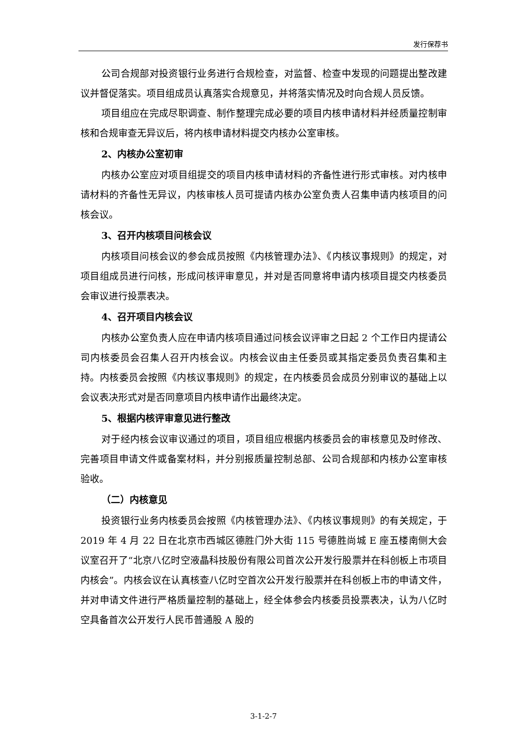发行保荐书
公司合规部对投资银行业务进行合规检查，对监督、检查中发现的问题提出整改建议并督促落实。项目组成员认真落实合规意见，并将落实情况及时向合规人员反馈。
项目组应在完成尽职调查、制作整理完成必要的项目内核申请材料并经质量控制审核和合规审查无异议后，将内核申请材料提交内核办公室审核。
2、内核办公室初审
内核办公室应对项目组提交的项目内核申请材料的齐备性进行形式审核。对内核申请材料的齐备性无异议，内核审核人员可提请内核办公室负责人召集申请内核项目的问核会议。
3、召开内核项目问核会议
内核项目问核会议的参会成员按照《内核管理办法》、《内核议事规则》的规定，对项目组成员进行问核，形成问核评审意见，并对是否同意将申请内核项目提交内核委员会审议进行投票表决。
4、召开项目内核会议
内核办公室负责人应在申请内核项目通过问核会议评审之日起 2 个工作日内提请公司内核委员会召集人召开内核会议。内核会议由主任委员或其指定委员负责召集和主持。内核委员会按照《内核议事规则》的规定，在内核委员会成员分别审议的基础上以会议表决形式对是否同意项目内核申请作出最终决定。
5、根据内核评审意见进行整改
对于经内核会议审议通过的项目，项目组应根据内核委员会的审核意见及时修改、完善项目申请文件或备案材料，并分别报质量控制总部、公司合规部和内核办公室审核验收。
（二）内核意见
投资银行业务内核委员会按照《内核管理办法》、《内核议事规则》的有关规定，于 2019 年 4 月 22 日在北京市西城区德胜门外大街 115 号德胜尚城 E 座五楼南侧大会议室召开了“北京八亿时空液晶科技股份有限公司首次公开发行股票并在科创板上市项目内核会”。内核会议在认真核查八亿时空首次公开发行股票并在科创板上市的申请文件，并对申请文件进行严格质量控制的基础上，经全体参会内核委员投票表决，认为八亿时空具备首次公开发行人民币普通股 A 股的
3-1-2-7